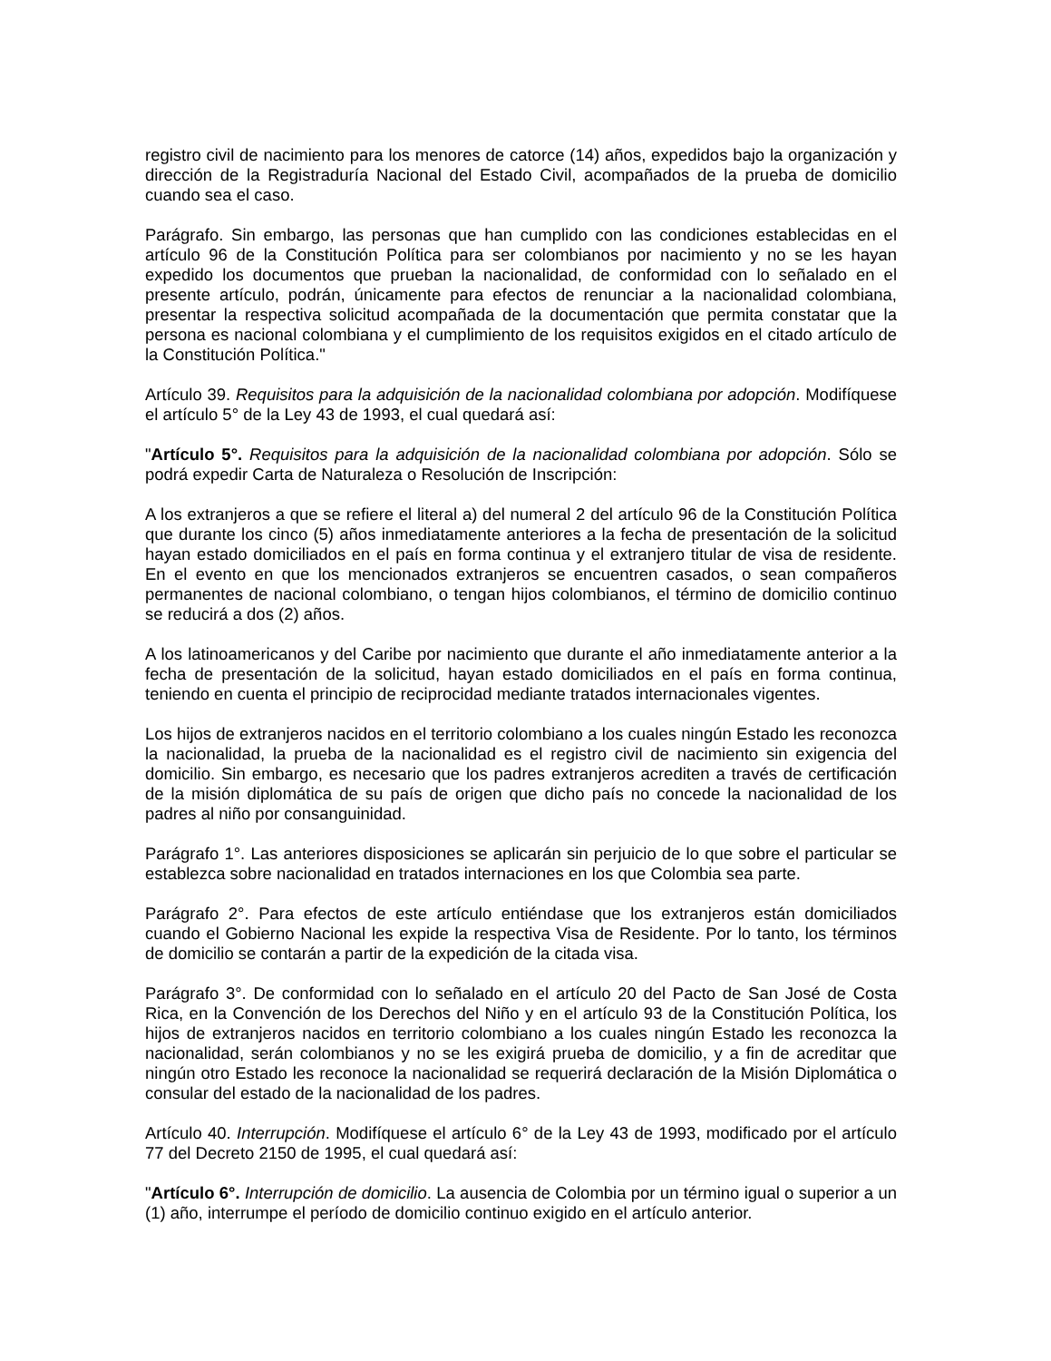registro civil de nacimiento para los menores de catorce (14) años, expedidos bajo la organización y dirección de la Registraduría Nacional del Estado Civil, acompañados de la prueba de domicilio cuando sea el caso.
Parágrafo. Sin embargo, las personas que han cumplido con las condiciones establecidas en el artículo 96 de la Constitución Política para ser colombianos por nacimiento y no se les hayan expedido los documentos que prueban la nacionalidad, de conformidad con lo señalado en el presente artículo, podrán, únicamente para efectos de renunciar a la nacionalidad colombiana, presentar la respectiva solicitud acompañada de la documentación que permita constatar que la persona es nacional colombiana y el cumplimiento de los requisitos exigidos en el citado artículo de la Constitución Política."
Artículo 39. Requisitos para la adquisición de la nacionalidad colombiana por adopción. Modifíquese el artículo 5° de la Ley 43 de 1993, el cual quedará así:
"Artículo 5°. Requisitos para la adquisición de la nacionalidad colombiana por adopción. Sólo se podrá expedir Carta de Naturaleza o Resolución de Inscripción:
A los extranjeros a que se refiere el literal a) del numeral 2 del artículo 96 de la Constitución Política que durante los cinco (5) años inmediatamente anteriores a la fecha de presentación de la solicitud hayan estado domiciliados en el país en forma continua y el extranjero titular de visa de residente. En el evento en que los mencionados extranjeros se encuentren casados, o sean compañeros permanentes de nacional colombiano, o tengan hijos colombianos, el término de domicilio continuo se reducirá a dos (2) años.
A los latinoamericanos y del Caribe por nacimiento que durante el año inmediatamente anterior a la fecha de presentación de la solicitud, hayan estado domiciliados en el país en forma continua, teniendo en cuenta el principio de reciprocidad mediante tratados internacionales vigentes.
Los hijos de extranjeros nacidos en el territorio colombiano a los cuales ningún Estado les reconozca la nacionalidad, la prueba de la nacionalidad es el registro civil de nacimiento sin exigencia del domicilio. Sin embargo, es necesario que los padres extranjeros acrediten a través de certificación de la misión diplomática de su país de origen que dicho país no concede la nacionalidad de los padres al niño por consanguinidad.
Parágrafo 1°. Las anteriores disposiciones se aplicarán sin perjuicio de lo que sobre el particular se establezca sobre nacionalidad en tratados internaciones en los que Colombia sea parte.
Parágrafo 2°. Para efectos de este artículo entiéndase que los extranjeros están domiciliados cuando el Gobierno Nacional les expide la respectiva Visa de Residente. Por lo tanto, los términos de domicilio se contarán a partir de la expedición de la citada visa.
Parágrafo 3°. De conformidad con lo señalado en el artículo 20 del Pacto de San José de Costa Rica, en la Convención de los Derechos del Niño y en el artículo 93 de la Constitución Política, los hijos de extranjeros nacidos en territorio colombiano a los cuales ningún Estado les reconozca la nacionalidad, serán colombianos y no se les exigirá prueba de domicilio, y a fin de acreditar que ningún otro Estado les reconoce la nacionalidad se requerirá declaración de la Misión Diplomática o consular del estado de la nacionalidad de los padres.
Artículo 40. Interrupción. Modifíquese el artículo 6° de la Ley 43 de 1993, modificado por el artículo 77 del Decreto 2150 de 1995, el cual quedará así:
"Artículo 6°. Interrupción de domicilio. La ausencia de Colombia por un término igual o superior a un (1) año, interrumpe el período de domicilio continuo exigido en el artículo anterior.